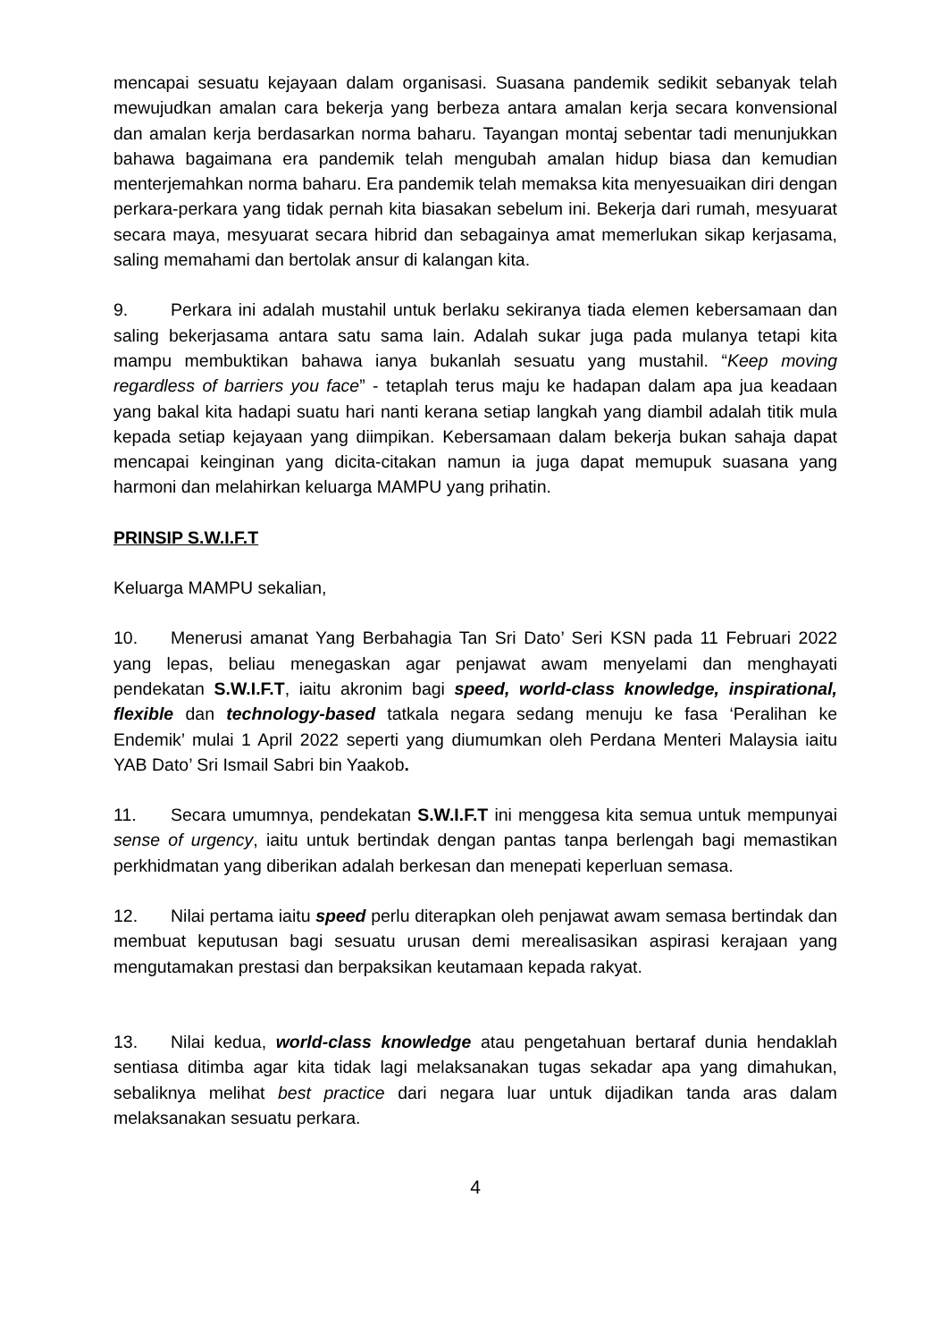mencapai sesuatu kejayaan dalam organisasi. Suasana pandemik sedikit sebanyak telah mewujudkan amalan cara bekerja yang berbeza antara amalan kerja secara konvensional dan amalan kerja berdasarkan norma baharu. Tayangan montaj sebentar tadi menunjukkan bahawa bagaimana era pandemik telah mengubah amalan hidup biasa dan kemudian menterjemahkan norma baharu. Era pandemik telah memaksa kita menyesuaikan diri dengan perkara-perkara yang tidak pernah kita biasakan sebelum ini. Bekerja dari rumah, mesyuarat secara maya, mesyuarat secara hibrid dan sebagainya amat memerlukan sikap kerjasama, saling memahami dan bertolak ansur di kalangan kita.
9. Perkara ini adalah mustahil untuk berlaku sekiranya tiada elemen kebersamaan dan saling bekerjasama antara satu sama lain. Adalah sukar juga pada mulanya tetapi kita mampu membuktikan bahawa ianya bukanlah sesuatu yang mustahil. “Keep moving regardless of barriers you face” - tetaplah terus maju ke hadapan dalam apa jua keadaan yang bakal kita hadapi suatu hari nanti kerana setiap langkah yang diambil adalah titik mula kepada setiap kejayaan yang diimpikan. Kebersamaan dalam bekerja bukan sahaja dapat mencapai keinginan yang dicita-citakan namun ia juga dapat memupuk suasana yang harmoni dan melahirkan keluarga MAMPU yang prihatin.
PRINSIP S.W.I.F.T
Keluarga MAMPU sekalian,
10. Menerusi amanat Yang Berbahagia Tan Sri Dato’ Seri KSN pada 11 Februari 2022 yang lepas, beliau menegaskan agar penjawat awam menyelami dan menghayati pendekatan S.W.I.F.T, iaitu akronim bagi speed, world-class knowledge, inspirational, flexible dan technology-based tatkala negara sedang menuju ke fasa ‘Peralihan ke Endemik’ mulai 1 April 2022 seperti yang diumumkan oleh Perdana Menteri Malaysia iaitu YAB Dato’ Sri Ismail Sabri bin Yaakob.
11. Secara umumnya, pendekatan S.W.I.F.T ini menggesa kita semua untuk mempunyai sense of urgency, iaitu untuk bertindak dengan pantas tanpa berlengah bagi memastikan perkhidmatan yang diberikan adalah berkesan dan menepati keperluan semasa.
12. Nilai pertama iaitu speed perlu diterapkan oleh penjawat awam semasa bertindak dan membuat keputusan bagi sesuatu urusan demi merealisasikan aspirasi kerajaan yang mengutamakan prestasi dan berpaksikan keutamaan kepada rakyat.
13. Nilai kedua, world-class knowledge atau pengetahuan bertaraf dunia hendaklah sentiasa ditimba agar kita tidak lagi melaksanakan tugas sekadar apa yang dimahukan, sebaliknya melihat best practice dari negara luar untuk dijadikan tanda aras dalam melaksanakan sesuatu perkara.
4